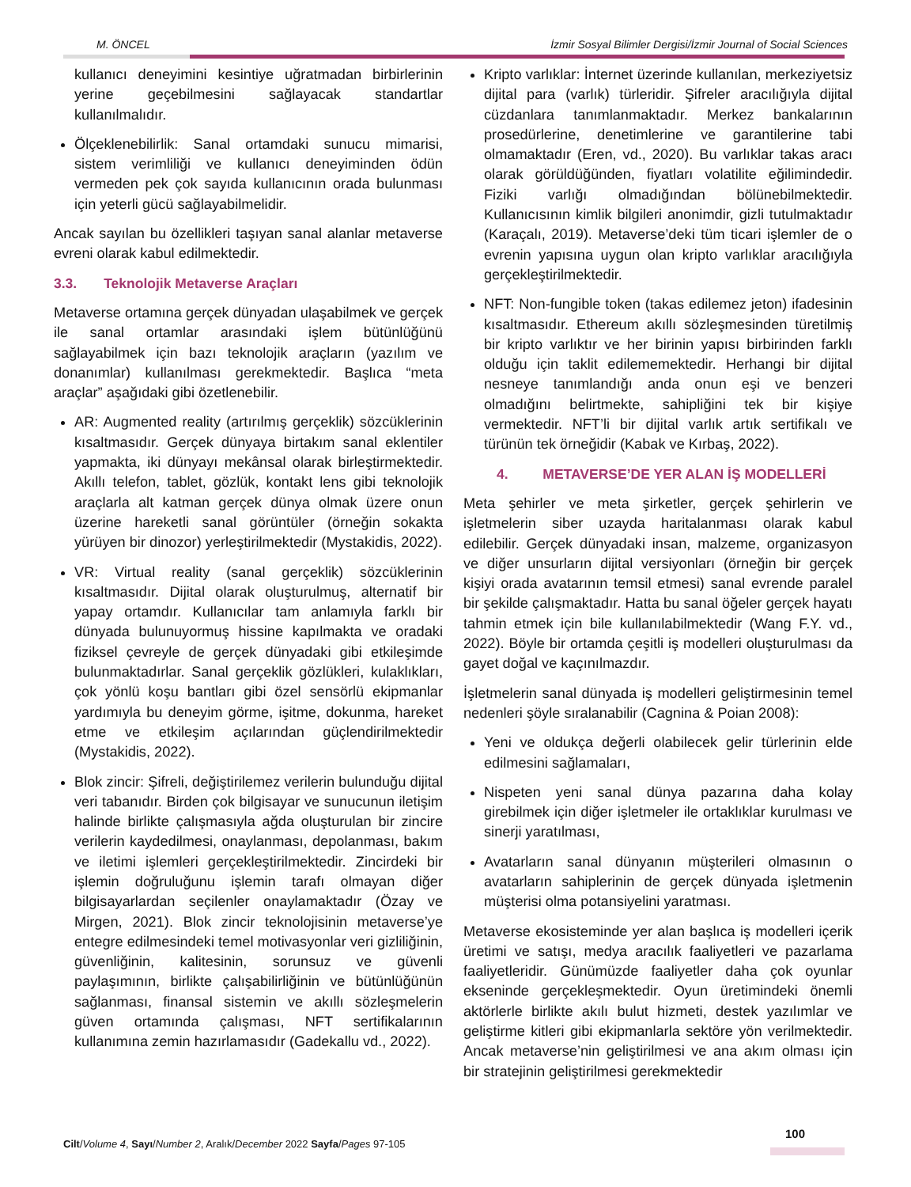M. ÖNCEL İzmir Sosyal Bilimler Dergisi/İzmir Journal of Social Sciences
kullanıcı deneyimini kesintiye uğratmadan birbirlerinin yerine geçebilmesini sağlayacak standartlar kullanılmalıdır.
Ölçeklenebilirlik: Sanal ortamdaki sunucu mimarisi, sistem verimliliği ve kullanıcı deneyiminden ödün vermeden pek çok sayıda kullanıcının orada bulunması için yeterli gücü sağlayabilmelidir.
Ancak sayılan bu özellikleri taşıyan sanal alanlar metaverse evreni olarak kabul edilmektedir.
3.3. Teknolojik Metaverse Araçları
Metaverse ortamına gerçek dünyadan ulaşabilmek ve gerçek ile sanal ortamlar arasındaki işlem bütünlüğünü sağlayabilmek için bazı teknolojik araçların (yazılım ve donanımlar) kullanılması gerekmektedir. Başlıca “meta araçlar” aşağıdaki gibi özetlenebilir.
AR: Augmented reality (artırılmış gerçeklik) sözcüklerinin kısaltmasıdır. Gerçek dünyaya birtakım sanal eklentiler yapmakta, iki dünyayı mekânsal olarak birleştirmektedir. Akıllı telefon, tablet, gözlük, kontakt lens gibi teknolojik araçlarla alt katman gerçek dünya olmak üzere onun üzerine hareketli sanal görüntüler (örneğin sokakta yürüyen bir dinozor) yerleştirilmektedir (Mystakidis, 2022).
VR: Virtual reality (sanal gerçeklik) sözcüklerinin kısaltmasıdır. Dijital olarak oluşturulmuş, alternatif bir yapay ortamdır. Kullanıcılar tam anlamıyla farklı bir dünyada bulunuyormuş hissine kapılmakta ve oradaki fiziksel çevreyle de gerçek dünyadaki gibi etkileşimde bulunmaktadırlar. Sanal gerçeklik gözlükleri, kulaklıkları, çok yönlü koşu bantları gibi özel sensörlü ekipmanlar yardımıyla bu deneyim görme, işitme, dokunma, hareket etme ve etkileşim açılarından güçlendirilmektedir (Mystakidis, 2022).
Blok zincir: Şifreli, değiştirilemez verilerin bulunduğu dijital veri tabanıdır. Birden çok bilgisayar ve sunucunun iletişim halinde birlikte çalışmasıyla ağda oluşturulan bir zincire verilerin kaydedilmesi, onaylanması, depolanması, bakım ve iletimi işlemleri gerçekleştirilmektedir. Zincirdeki bir işlemin doğruluğunu işlemin tarafı olmayan diğer bilgisayarlardan seçilenler onaylamaktadır (Özay ve Mirgen, 2021). Blok zincir teknolojisinin metaverse’ye entegre edilmesindeki temel motivasyonlar veri gizliliğinin, güvenliğinin, kalitesinin, sorunsuz ve güvenli paylaşımının, birlikte çalışabilirliğinin ve bütünlüğünün sağlanması, finansal sistemin ve akıllı sözleşmelerin güven ortamında çalışması, NFT sertifikalarının kullanımına zemin hazırlamasıdır (Gadekallu vd., 2022).
Kripto varlıklar: İnternet üzerinde kullanılan, merkeziyetsiz dijital para (varlık) türleridir. Şifreler aracılığıyla dijital cüzdanlara tanımlanmaktadır. Merkez bankalarının prosedürlerine, denetimlerine ve garantilerine tabi olmamaktadır (Eren, vd., 2020). Bu varlıklar takas aracı olarak görüldüğünden, fiyatları volatilite eğilimindedir. Fiziki varlığı olmadığından bölünebilmektedir. Kullanıcısının kimlik bilgileri anonimdir, gizli tutulmaktadır (Karaçalı, 2019). Metaverse’deki tüm ticari işlemler de o evrenin yapısına uygun olan kripto varlıklar aracılığıyla gerçekleştirilmektedir.
NFT: Non-fungible token (takas edilemez jeton) ifadesinin kısaltmasıdır. Ethereum akıllı sözleşmesinden türetilmiş bir kripto varlıktır ve her birinin yapısı birbirinden farklı olduğu için taklit edilememektedir. Herhangi bir dijital nesneye tanımlandığı anda onun eşi ve benzeri olmadığını belirtmekte, sahipliğini tek bir kişiye vermektedir. NFT’li bir dijital varlık artık sertifikalı ve türünün tek örneğidir (Kabak ve Kırbaş, 2022).
4. METAVERSE’DE YER ALAN İŞ MODELLERİ
Meta şehirler ve meta şirketler, gerçek şehirlerin ve işletmelerin siber uzayda haritalanması olarak kabul edilebilir. Gerçek dünyadaki insan, malzeme, organizasyon ve diğer unsurların dijital versiyonları (örneğin bir gerçek kişiyi orada avatarının temsil etmesi) sanal evrende paralel bir şekilde çalışmaktadır. Hatta bu sanal öğeler gerçek hayatı tahmin etmek için bile kullanılabilmektedir (Wang F.Y. vd., 2022). Böyle bir ortamda çeşitli iş modelleri oluşturulması da gayet doğal ve kaçınılmazdır.
İşletmelerin sanal dünyada iş modelleri geliştirmesinin temel nedenleri şöyle sıralanabilir (Cagnina & Poian 2008):
Yeni ve oldukça değerli olabilecek gelir türlerinin elde edilmesini sağlamaları,
Nispeten yeni sanal dünya pazarına daha kolay girebilmek için diğer işletmeler ile ortaklıklar kurulması ve sinerji yaratılması,
Avatarların sanal dünyanın müşterileri olmasının o avatarların sahiplerinin de gerçek dünyada işletmenin müşterisi olma potansiyelini yaratması.
Metaverse ekosisteminde yer alan başlıca iş modelleri içerik üretimi ve satışı, medya aracılık faaliyetleri ve pazarlama faaliyetleridir. Günümüzde faaliyetler daha çok oyunlar ekseninde gerçekleşmektedir. Oyun üretimindeki önemli aktörlerle birlikte akılı bulut hizmeti, destek yazılımlar ve geliştirme kitleri gibi ekipmanlarla sektöre yön verilmektedir. Ancak metaverse’nin geliştirilmesi ve ana akım olması için bir stratejinin geliştirilmesi gerekmektedir
Cilt/Volume 4, Sayı/Number 2, Aralık/December 2022 Sayfa/Pages 97-105
100